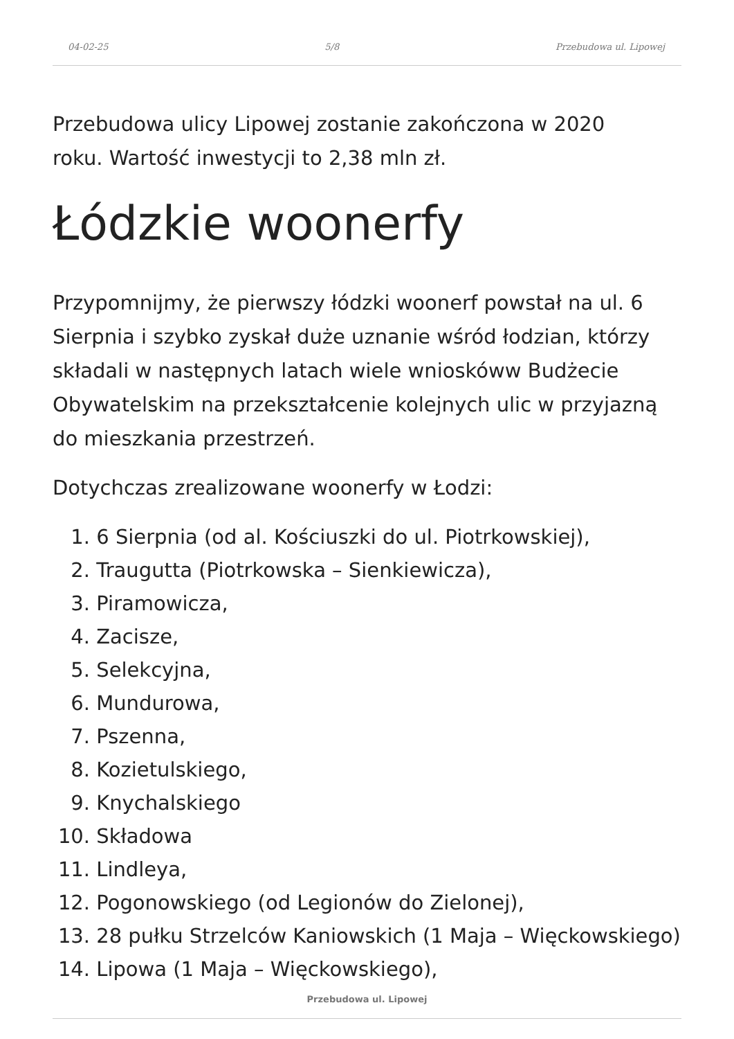04-02-25 5/8 Przebudowa ul. Lipowej
Przebudowa ulicy Lipowej zostanie zakończona w 2020
roku. Wartość inwestycji to 2,38 mln zł.
Łódzkie woonerfy
Przypomnijmy, że pierwszy łódzki woonerf powstał na ul. 6 Sierpnia i szybko zyskał duże uznanie wśród łodzian, którzy składali w następnych latach wiele wnioskóww Budżecie Obywatelskim na przekształcenie kolejnych ulic w przyjazną do mieszkania przestrzeń.
Dotychczas zrealizowane woonerfy w Łodzi:
1. 6 Sierpnia (od al. Kościuszki do ul. Piotrkowskiej),
2. Traugutta (Piotrkowska – Sienkiewicza),
3. Piramowicza,
4. Zacisze,
5. Selekcyjna,
6. Mundurowa,
7. Pszenna,
8. Kozietulskiego,
9. Knychalskiego
10. Składowa
11. Lindleya,
12. Pogonowskiego (od Legionów do Zielonej),
13. 28 pułku Strzelców Kaniowskich (1 Maja – Więckowskiego)
14. Lipowa (1 Maja – Więckowskiego),
Przebudowa ul. Lipowej